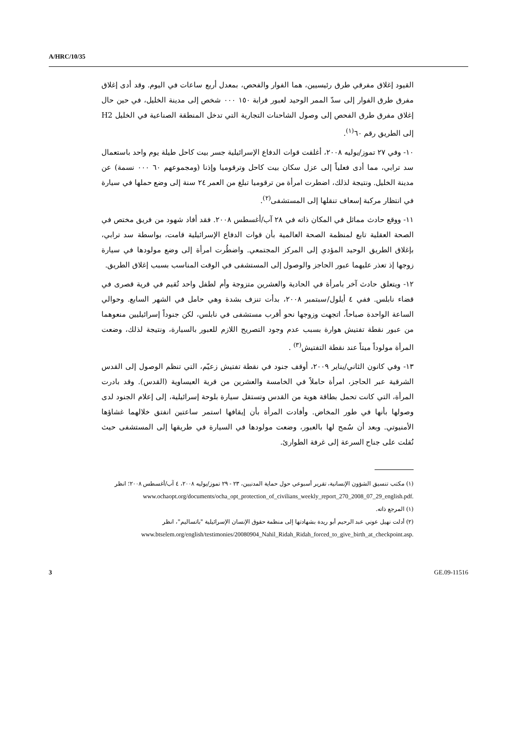A/HRC/10/35
القيود إغلاق مفرقي طرق رئيسيين، هما الفوار والفحص، بمعدل أربع ساعات في اليوم. وقد أدى إغلاق مفرق طرق الفوار إلى سدّ الممر الوحيد لعبور قرابة ١٥٠ ٠٠٠ شخص إلى مدينة الخليل، في حين حال إغلاق مفرق طرق الفحص إلى وصول الشاحنات التجارية التي تدخل المنطقة الصناعية في الخليل H2 إلى الطريق رقم ٦٠<sup>(١)</sup>.
١٠- وفي ٢٧ تموز/يوليه ٢٠٠٨، أغلقت قوات الدفاع الإسرائيلية جسر بيت كاحل طيلة يوم واحد باستعمال سد ترابي، مما أدى فعلياً إلى عزل سكان بيت كاحل وترقوميا وإذنا (ومجموعهم ٦٠ ٠٠٠ نسمة) عن مدينة الخليل. ونتيجة لذلك، اضطرت امرأة من ترقوميا تبلغ من العمر ٢٤ سنة إلى وضع حملها في سيارة في انتظار مركبة إسعاف تنقلها إلى المستشفى<sup>(٢)</sup>.
١١- ووقع حادث مماثل في المكان ذاته في ٢٨ آب/أغسطس ٢٠٠٨. فقد أفاد شهود من فريق مختص في الصحة العقلية تابع لمنظمة الصحة العالمية بأن قوات الدفاع الإسرائيلية قامت، بواسطة سد ترابي، بإغلاق الطريق الوحيد المؤدي إلى المركز المجتمعي. واضطُرت امرأة إلى وضع مولودها في سيارة زوجها إذ تعذر عليهما عبور الحاجز والوصول إلى المستشفى في الوقت المناسب بسبب إغلاق الطريق.
١٢- ويتعلق حادث آخر بامرأة في الحادية والعشرين متزوجة وأم لطفل واحد تُقيم في قرية قصرى في قضاء نابلس. ففي ٤ أيلول/سبتمبر ٢٠٠٨، بدأت تنزف بشدة وهي حامل في الشهر السابع. وحوالي الساعة الواحدة صباحاً، اتجهت وزوجها نحو أقرب مستشفى في نابلس، لكن جنوداً إسرائيليين منعوهما من عبور نقطة تفتيش هوارة بسبب عدم وجود التصريح اللازم للعبور بالسيارة، ونتيجة لذلك، وضعت المرأة مولوداً ميتاً عند نقطة التفتيش<sup>(٣)</sup> .
١٣- وفي كانون الثاني/يناير ٢٠٠٩، أوقف جنود في نقطة تفتيش زعيّم، التي تنظم الوصول إلى القدس الشرقية عبر الحاجز، امرأة حاملاً في الخامسة والعشرين من قرية العيساوية (القدس). وقد بادرت المرأة، التي كانت تحمل بطاقة هوية من القدس وتستقل سيارة بلوحة إسرائيلية، إلى إعلام الجنود لدى وصولها بأنها في طور المخاض. وأفادت المرأة بأن إيقافها استمر ساعتين انفتق خلالهما غشاؤها الأمنيوتي. وبعد أن سُمح لها بالعبور، وضعت مولودها في السيارة في طريقها إلى المستشفى حيث نُقلت على جناح السرعة إلى غرفة الطوارئ.
(١) مكتب تنسيق الشؤون الإنسانية، تقرير أسبوعي حول حماية المدنيين، ٢٣ - ٢٩ تموز/يوليه ٢٠٠٨، ٤ آب/أغسطس ٢٠٠٨؛ انظر
www.ochaopt.org/documents/ocha_opt_protection_of_civilians_weekly_report_270_2008_07_29_english.pdf.
(١) المرجع ذاته.
(٢) أدلت نهيل عوني عبد الرحيم أبو ريدة بشهادتها إلى منظمة حقوق الإنسان الإسرائيلية "باتساليم"، انظر
www.btselem.org/english/testimonies/20080904_Nahil_Ridah_Ridah_forced_to_give_birth_at_checkpoint.asp.
3 GE.09-11516